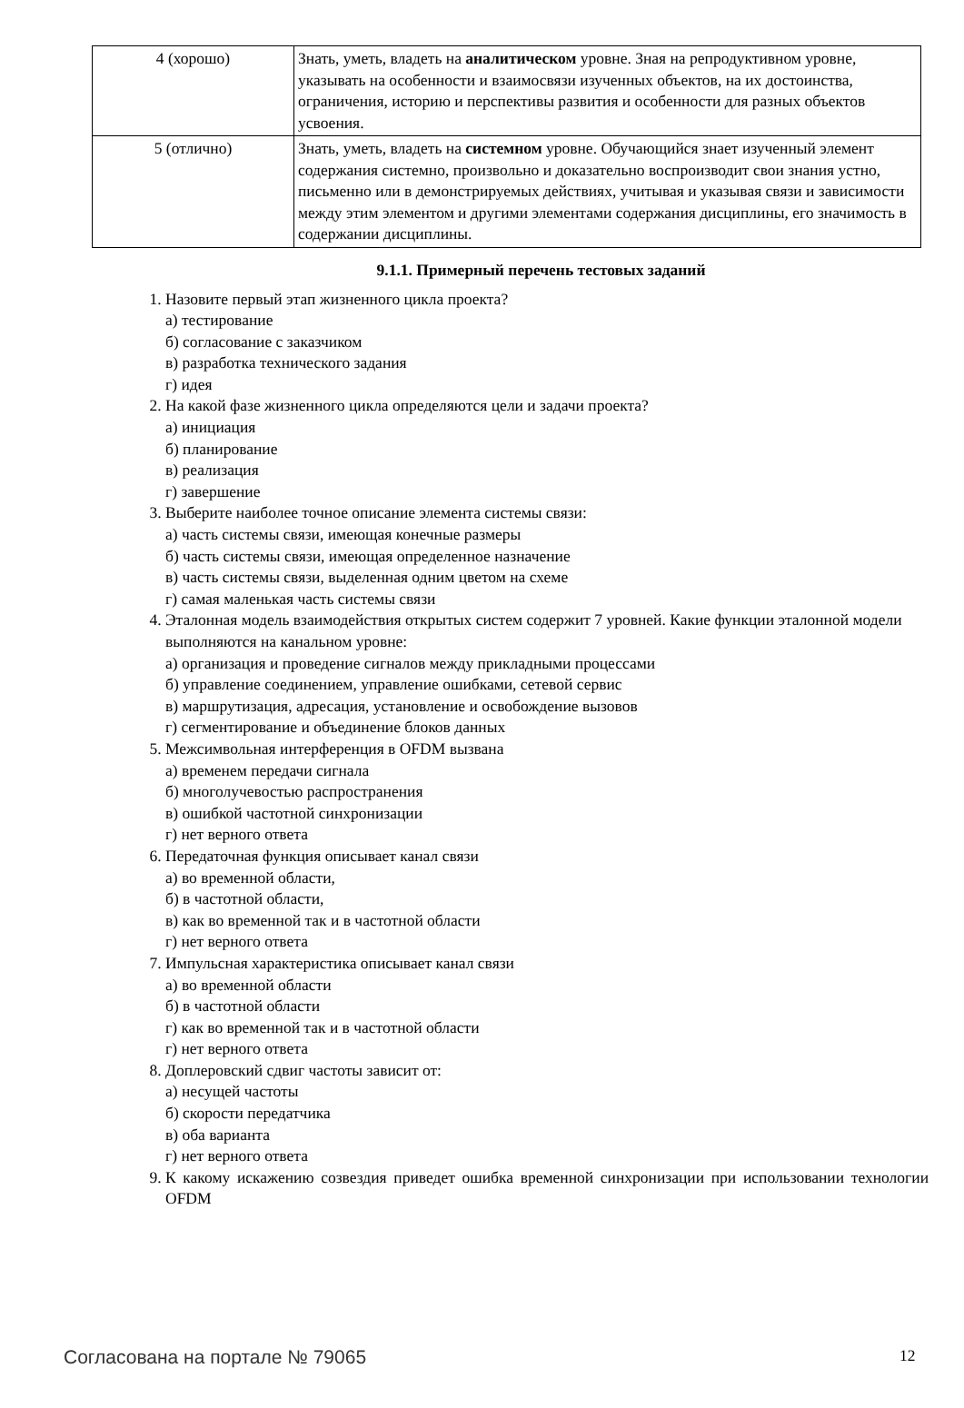| 4 (хорошо) | Знать, уметь, владеть на аналитическом уровне. Зная на репродуктивном уровне, указывать на особенности и взаимосвязи изученных объектов, на их достоинства, ограничения, историю и перспективы развития и особенности для разных объектов усвоения. |
| 5 (отлично) | Знать, уметь, владеть на системном уровне. Обучающийся знает изученный элемент содержания системно, произвольно и доказательно воспроизводит свои знания устно, письменно или в демонстрируемых действиях, учитывая и указывая связи и зависимости между этим элементом и другими элементами содержания дисциплины, его значимость в содержании дисциплины. |
9.1.1. Примерный перечень тестовых заданий
1. Назовите первый этап жизненного цикла проекта?
а) тестирование
б) согласование с заказчиком
в) разработка технического задания
г) идея
2. На какой фазе жизненного цикла определяются цели и задачи проекта?
а) инициация
б) планирование
в) реализация
г) завершение
3. Выберите наиболее точное описание элемента системы связи:
а) часть системы связи, имеющая конечные размеры
б) часть системы связи, имеющая определенное назначение
в) часть системы связи, выделенная одним цветом на схеме
г) самая маленькая часть системы связи
4. Эталонная модель взаимодействия открытых систем содержит 7 уровней. Какие функции эталонной модели выполняются на канальном уровне:
а) организация и проведение сигналов между прикладными процессами
б) управление соединением, управление ошибками, сетевой сервис
в) маршрутизация, адресация, установление и освобождение вызовов
г) сегментирование и объединение блоков данных
5. Межсимвольная интерференция в OFDM вызвана
а) временем передачи сигнала
б) многолучевостью распространения
в) ошибкой частотной синхронизации
г) нет верного ответа
6. Передаточная функция описывает канал связи
а) во временной области,
б) в частотной области,
в) как во временной так и в частотной области
г) нет верного ответа
7. Импульсная характеристика описывает канал связи
а) во временной области
б) в частотной области
г) как во временной так и в частотной области
г) нет верного ответа
8. Доплеровский сдвиг частоты зависит от:
а) несущей частоты
б) скорости передатчика
в) оба варианта
г) нет верного ответа
9. К какому искажению созвездия приведет ошибка временной синхронизации при использовании технологии OFDM
Согласована на портале № 79065 12